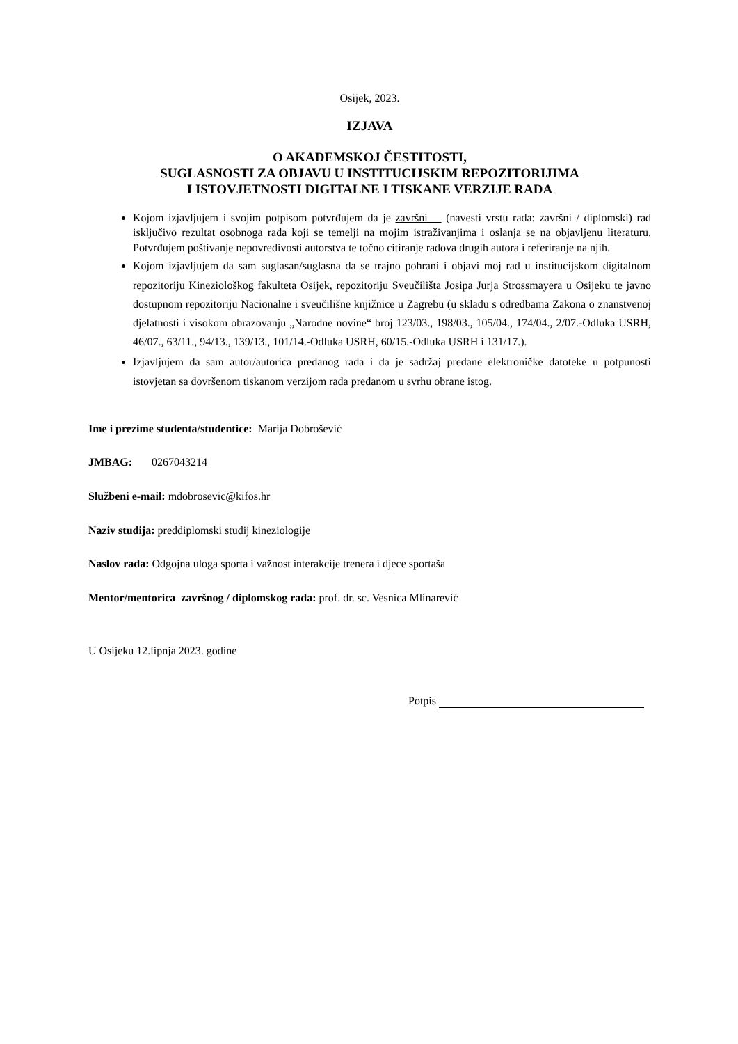Osijek, 2023.
IZJAVA
O AKADEMSKOJ ČESTITOSTI,
SUGLASNOSTI ZA OBJAVU U INSTITUCIJSKIM REPOZITORIJIMA
I ISTOVJETNOSTI DIGITALNE I TISKANE VERZIJE RADA
Kojom izjavljujem i svojim potpisom potvrđujem da je završni (navesti vrstu rada: završni / diplomski) rad isključivo rezultat osobnoga rada koji se temelji na mojim istraživanjima i oslanja se na objavljenu literaturu. Potvrđujem poštivanje nepovredivosti autorstva te točno citiranje radova drugih autora i referiranje na njih.
Kojom izjavljujem da sam suglasan/suglasna da se trajno pohrani i objavi moj rad u institucijskom digitalnom repozitoriju Kineziološkog fakulteta Osijek, repozitoriju Sveučilišta Josipa Jurja Strossmayera u Osijeku te javno dostupnom repozitoriju Nacionalne i sveučilišne knjižnice u Zagrebu (u skladu s odredbama Zakona o znanstvenoj djelatnosti i visokom obrazovanju „Narodne novine“ broj 123/03., 198/03., 105/04., 174/04., 2/07.-Odluka USRH, 46/07., 63/11., 94/13., 139/13., 101/14.-Odluka USRH, 60/15.-Odluka USRH i 131/17.).
Izjavljujem da sam autor/autorica predanog rada i da je sadržaj predane elektroničke datoteke u potpunosti istovjetan sa dovršenom tiskanom verzijom rada predanom u svrhu obrane istog.
Ime i prezime studenta/studentice: Marija Dobrošević
JMBAG: 0267043214
Službeni e-mail: mdobrosevic@kifos.hr
Naziv studija: preddiplomski studij kineziologije
Naslov rada: Odgojna uloga sporta i važnost interakcije trenera i djece sportaša
Mentor/mentorica završnog / diplomskog rada: prof. dr. sc. Vesnica Mlinarević
U Osijeku 12.lipnja 2023. godine
Potpis